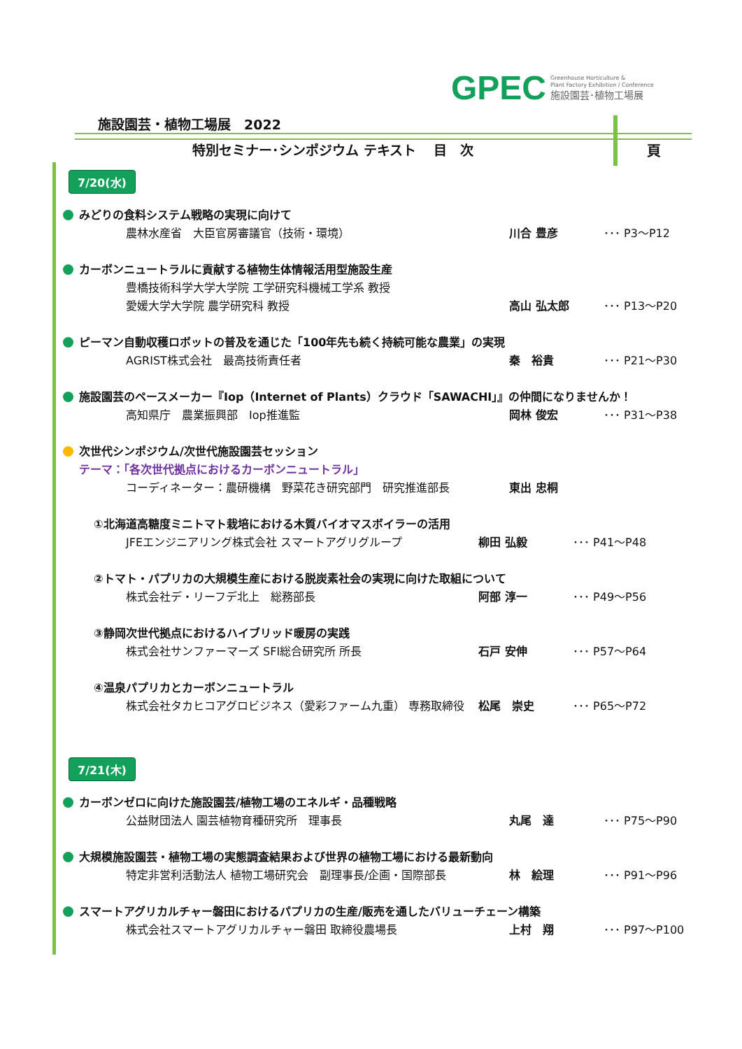GPEC
Greenhouse Horticulture &
Plant Factory Exhibition / Conference
施設園芸･植物工場展
施設園芸・植物工場展　2022
特別セミナー･シンポジウム テキスト　 目　次
頁
7/20(水)
みどりの食料システム戦略の実現に向けて
農林水産省　大臣官房審議官（技術・環境） 川合 豊彦 ･･･ P3～P12
カーボンニュートラルに貢献する植物生体情報活用型施設生産
豊橋技術科学大学大学院 工学研究科機械工学系 教授
愛媛大学大学院 農学研究科 教授 高山 弘太郎 ･･･ P13～P20
ピーマン自動収穫ロボットの普及を通じた「100年先も続く持続可能な農業」の実現
AGRIST株式会社　最高技術責任者 秦　裕貴 ･･･ P21～P30
施設園芸のペースメーカー『Iop（Internet of Plants）クラウド「SAWACHI」』の仲間になりませんか！
高知県庁　農業振興部　Iop推進監 岡林 俊宏 ･･･ P31～P38
次世代シンポジウム/次世代施設園芸セッション
テーマ：「各次世代拠点におけるカーボンニュートラル」
コーディネーター：農研機構　野菜花き研究部門　研究推進部長 東出 忠桐
①北海道高糖度ミニトマト栽培における木質バイオマスボイラーの活用
JFEエンジニアリング株式会社 スマートアグリグループ 柳田 弘毅 ･･･ P41～P48
②トマト・パプリカの大規模生産における脱炭素社会の実現に向けた取組について
株式会社デ・リーフデ北上　総務部長 阿部 淳一 ･･･ P49～P56
③静岡次世代拠点におけるハイブリッド暖房の実践
株式会社サンファーマーズ SFI総合研究所 所長 石戸 安伸 ･･･ P57～P64
④温泉パプリカとカーボンニュートラル
株式会社タカヒコアグロビジネス（愛彩ファーム九重） 専務取締役 松尾　崇史 ･･･ P65～P72
7/21(木)
カーボンゼロに向けた施設園芸/植物工場のエネルギ・品種戦略
公益財団法人 園芸植物育種研究所　理事長 丸尾　達 ･･･ P75～P90
大規模施設園芸・植物工場の実態調査結果および世界の植物工場における最新動向
特定非営利活動法人 植物工場研究会　副理事長/企画・国際部長 林　絵理 ･･･ P91～P96
スマートアグリカルチャー磐田におけるパプリカの生産/販売を通したバリューチェーン構築
株式会社スマートアグリカルチャー磐田 取締役農場長 上村　翔 ･･･ P97～P100